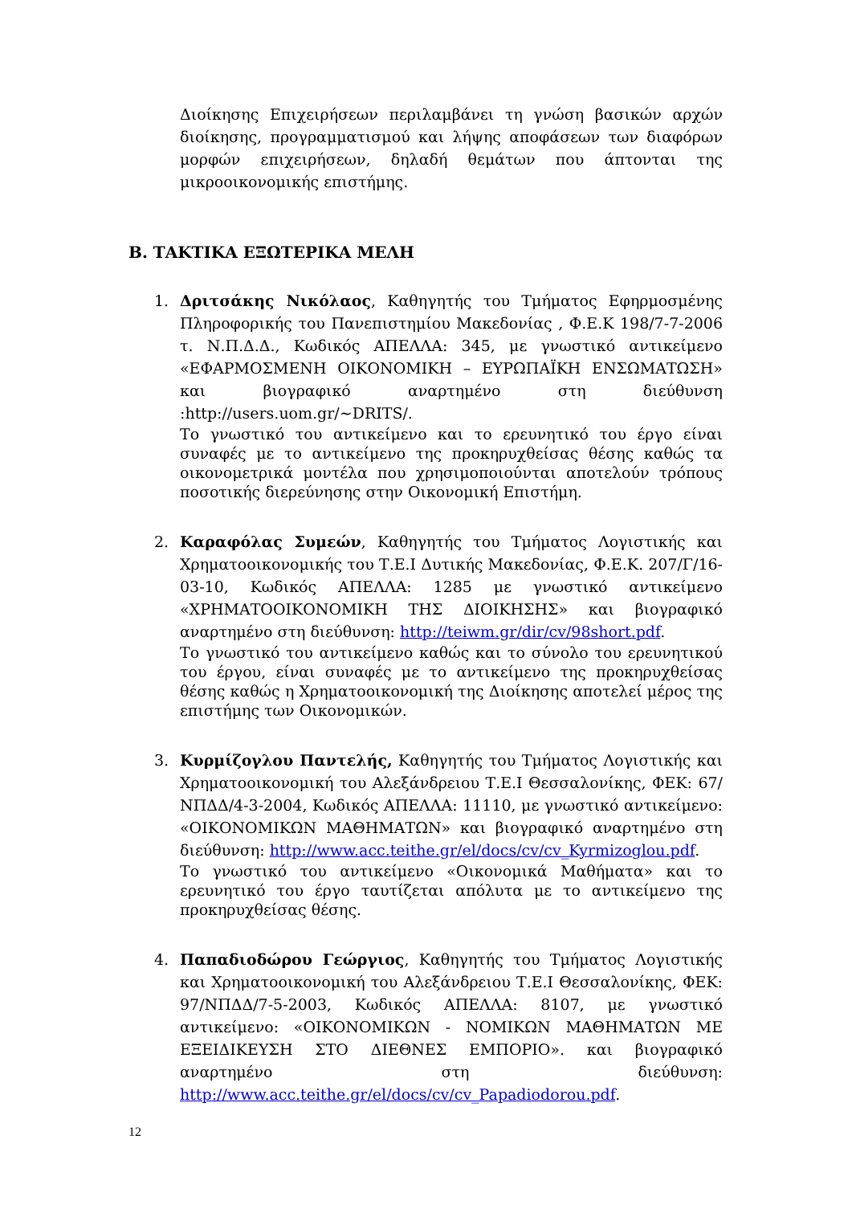Διοίκησης Επιχειρήσεων περιλαμβάνει τη γνώση βασικών αρχών διοίκησης, προγραμματισμού και λήψης αποφάσεων των διαφόρων μορφών επιχειρήσεων, δηλαδή θεμάτων που άπτονται της μικροοικονομικής επιστήμης.
Β. ΤΑΚΤΙΚΑ ΕΞΩΤΕΡΙΚΑ ΜΕΛΗ
1. Δριτσάκης Νικόλαος, Καθηγητής του Τμήματος Εφηρμοσμένης Πληροφορικής του Πανεπιστημίου Μακεδονίας , Φ.Ε.Κ 198/7-7-2006 τ. Ν.Π.Δ.Δ., Κωδικός ΑΠΕΛΛΑ: 345, με γνωστικό αντικείμενο «ΕΦΑΡΜΟΣΜΕΝΗ ΟΙΚΟΝΟΜΙΚΗ – ΕΥΡΩΠΑΪΚΗ ΕΝΣΩΜΑΤΩΣΗ» και βιογραφικό αναρτημένο στη διεύθυνση :http://users.uom.gr/~DRITS/.
Το γνωστικό του αντικείμενο και το ερευνητικό του έργο είναι συναφές με το αντικείμενο της προκηρυχθείσας θέσης καθώς τα οικονομετρικά μοντέλα που χρησιμοποιούνται αποτελούν τρόπους ποσοτικής διερεύνησης στην Οικονομική Επιστήμη.
2. Καραφόλας Συμεών, Καθηγητής του Τμήματος Λογιστικής και Χρηματοοικονομικής του Τ.Ε.Ι Δυτικής Μακεδονίας, Φ.Ε.Κ. 207/Γ/16-03-10, Κωδικός ΑΠΕΛΛΑ: 1285 με γνωστικό αντικείμενο «ΧΡΗΜΑΤΟΟΙΚΟΝΟΜΙΚΗ ΤΗΣ ΔΙΟΙΚΗΣΗΣ» και βιογραφικό αναρτημένο στη διεύθυνση: http://teiwm.gr/dir/cv/98short.pdf.
Το γνωστικό του αντικείμενο καθώς και το σύνολο του ερευνητικού του έργου, είναι συναφές με το αντικείμενο της προκηρυχθείσας θέσης καθώς η Χρηματοοικονομική της Διοίκησης αποτελεί μέρος της επιστήμης των Οικονομικών.
3. Κυρμίζογλου Παντελής, Καθηγητής του Τμήματος Λογιστικής και Χρηματοοικονομική του Αλεξάνδρειου Τ.Ε.Ι Θεσσαλονίκης, ΦΕΚ: 67/ΝΠΔΔ/4-3-2004, Κωδικός ΑΠΕΛΛΑ: 11110, με γνωστικό αντικείμενο: «ΟΙΚΟΝΟΜΙΚΩΝ ΜΑΘΗΜΑΤΩΝ» και βιογραφικό αναρτημένο στη διεύθυνση: http://www.acc.teithe.gr/el/docs/cv/cv_Kyrmizoglou.pdf.
Το γνωστικό του αντικείμενο «Οικονομικά Μαθήματα» και το ερευνητικό του έργο ταυτίζεται απόλυτα με το αντικείμενο της προκηρυχθείσας θέσης.
4. Παπαδιοδώρου Γεώργιος, Καθηγητής του Τμήματος Λογιστικής και Χρηματοοικονομική του Αλεξάνδρειου Τ.Ε.Ι Θεσσαλονίκης, ΦΕΚ: 97/ΝΠΔΔ/7-5-2003, Κωδικός ΑΠΕΛΛΑ: 8107, με γνωστικό αντικείμενο: «ΟΙΚΟΝΟΜΙΚΩΝ - ΝΟΜΙΚΩΝ ΜΑΘΗΜΑΤΩΝ ΜΕ ΕΞΕΙΔΙΚΕΥΣΗ ΣΤΟ ΔΙΕΘΝΕΣ ΕΜΠΟΡΙΟ». και βιογραφικό αναρτημένο στη διεύθυνση: http://www.acc.teithe.gr/el/docs/cv/cv_Papadiodorou.pdf.
12